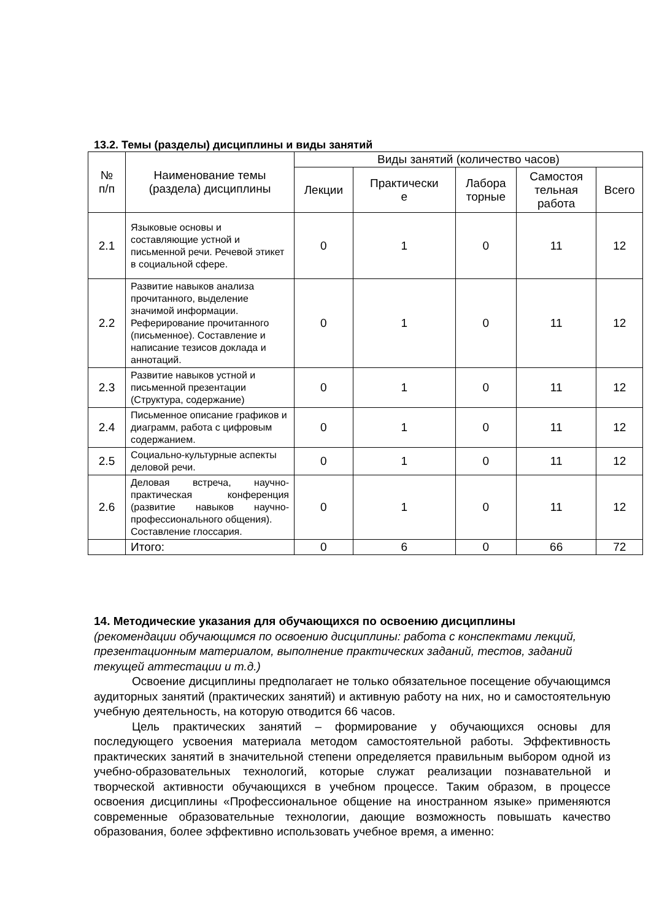13.2. Темы (разделы) дисциплины и виды занятий
| № п/п | Наименование темы (раздела) дисциплины | Виды занятий (количество часов) | | | | |
| --- | --- | --- | --- | --- | --- | --- |
| | | Лекции | Практически е | Лабора торные | Самостоя тельная работа | Всего |
| 2.1 | Языковые основы и составляющие устной и письменной речи. Речевой этикет в социальной сфере. | 0 | 1 | 0 | 11 | 12 |
| 2.2 | Развитие навыков анализа прочитанного, выделение значимой информации. Реферирование прочитанного (письменное). Составление и написание тезисов доклада и аннотаций. | 0 | 1 | 0 | 11 | 12 |
| 2.3 | Развитие навыков устной и письменной презентации (Структура, содержание) | 0 | 1 | 0 | 11 | 12 |
| 2.4 | Письменное описание графиков и диаграмм, работа с цифровым содержанием. | 0 | 1 | 0 | 11 | 12 |
| 2.5 | Социально-культурные аспекты деловой речи. | 0 | 1 | 0 | 11 | 12 |
| 2.6 | Деловая встреча, научно-практическая конференция (развитие навыков научно-профессионального общения). Составление глоссария. | 0 | 1 | 0 | 11 | 12 |
| | Итого: | 0 | 6 | 0 | 66 | 72 |
14. Методические указания для обучающихся по освоению дисциплины
(рекомендации обучающимся по освоению дисциплины: работа с конспектами лекций, презентационным материалом, выполнение практических заданий, тестов, заданий текущей аттестации и т.д.)
Освоение дисциплины предполагает не только обязательное посещение обучающимся аудиторных занятий (практических занятий) и активную работу на них, но и самостоятельную учебную деятельность, на которую отводится 66 часов.
Цель практических занятий – формирование у обучающихся основы для последующего усвоения материала методом самостоятельной работы. Эффективность практических занятий в значительной степени определяется правильным выбором одной из учебно-образовательных технологий, которые служат реализации познавательной и творческой активности обучающихся в учебном процессе. Таким образом, в процессе освоения дисциплины «Профессиональное общение на иностранном языке» применяются современные образовательные технологии, дающие возможность повышать качество образования, более эффективно использовать учебное время, а именно: